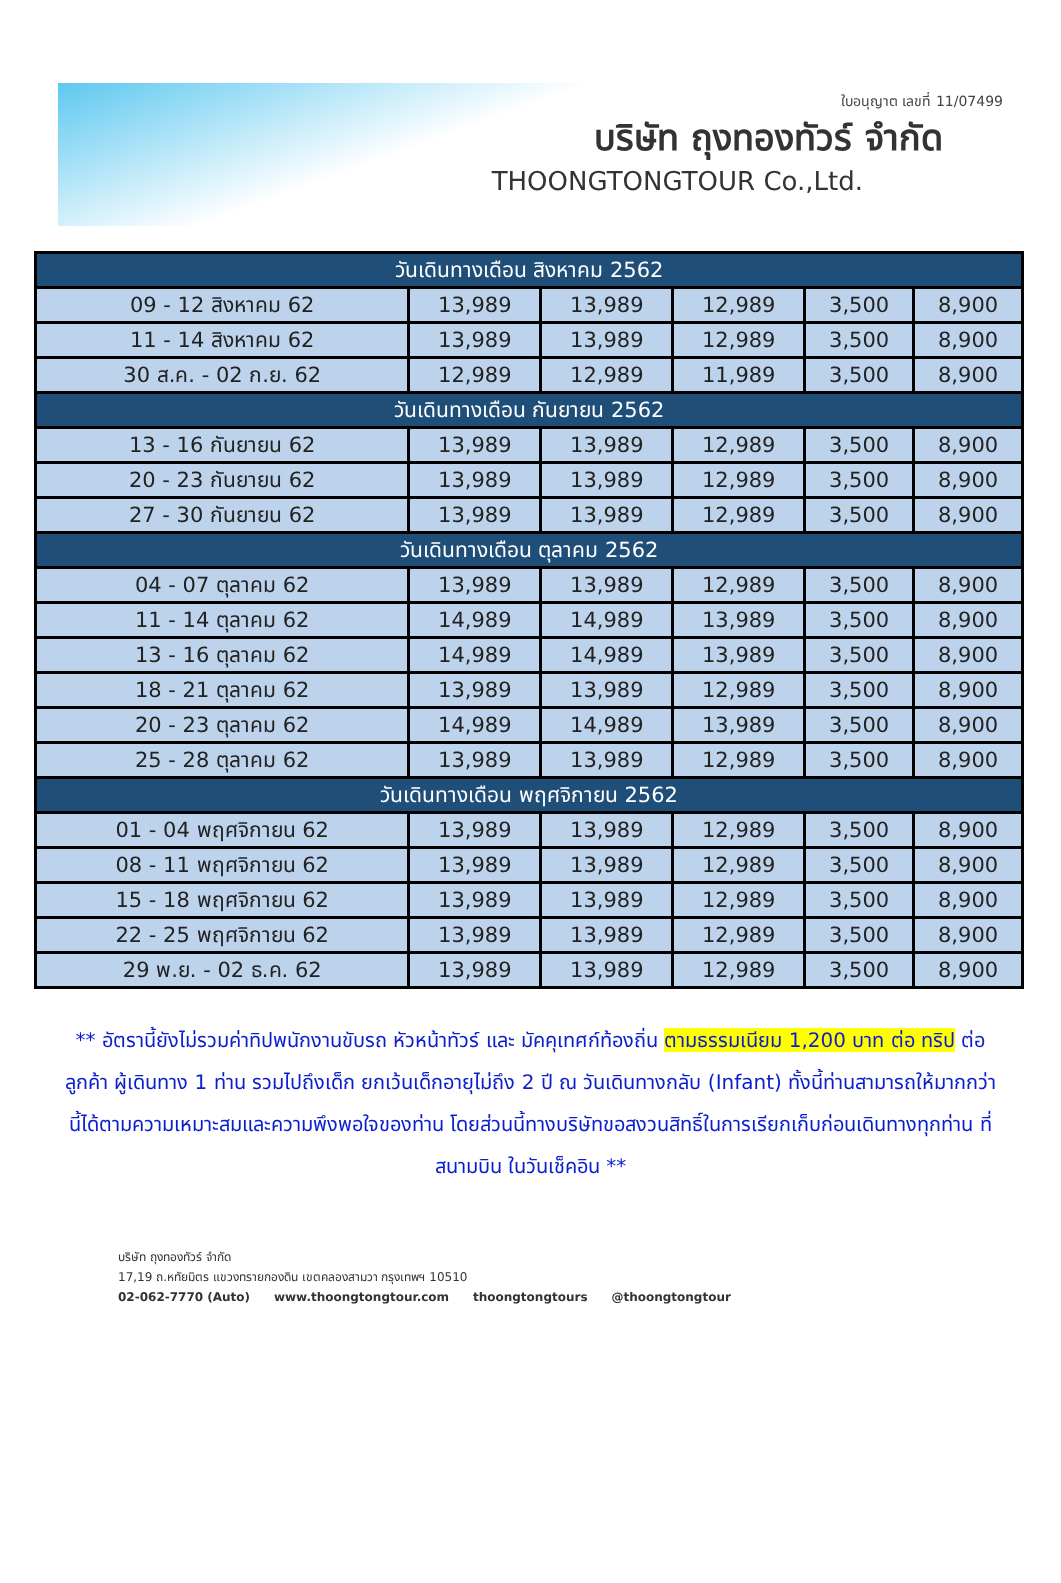ใบอนุญาต เลขที่ 11/07499
บริษัท ถุงทองทัวร์ จำกัด
THOONGTONGTOUR Co.,Ltd.
| วันเดินทางเดือน สิงหาคม 2562 | | | | | |
| 09 - 12 สิงหาคม 62 | 13,989 | 13,989 | 12,989 | 3,500 | 8,900 |
| 11 - 14 สิงหาคม 62 | 13,989 | 13,989 | 12,989 | 3,500 | 8,900 |
| 30 ส.ค. - 02 ก.ย. 62 | 12,989 | 12,989 | 11,989 | 3,500 | 8,900 |
| วันเดินทางเดือน กันยายน 2562 | | | | | |
| 13 - 16 กันยายน 62 | 13,989 | 13,989 | 12,989 | 3,500 | 8,900 |
| 20 - 23 กันยายน 62 | 13,989 | 13,989 | 12,989 | 3,500 | 8,900 |
| 27 - 30 กันยายน 62 | 13,989 | 13,989 | 12,989 | 3,500 | 8,900 |
| วันเดินทางเดือน ตุลาคม 2562 | | | | | |
| 04 - 07 ตุลาคม 62 | 13,989 | 13,989 | 12,989 | 3,500 | 8,900 |
| 11 - 14 ตุลาคม 62 | 14,989 | 14,989 | 13,989 | 3,500 | 8,900 |
| 13 - 16 ตุลาคม 62 | 14,989 | 14,989 | 13,989 | 3,500 | 8,900 |
| 18 - 21 ตุลาคม 62 | 13,989 | 13,989 | 12,989 | 3,500 | 8,900 |
| 20 - 23 ตุลาคม 62 | 14,989 | 14,989 | 13,989 | 3,500 | 8,900 |
| 25 - 28 ตุลาคม 62 | 13,989 | 13,989 | 12,989 | 3,500 | 8,900 |
| วันเดินทางเดือน พฤศจิกายน 2562 | | | | | |
| 01 - 04 พฤศจิกายน 62 | 13,989 | 13,989 | 12,989 | 3,500 | 8,900 |
| 08 - 11 พฤศจิกายน 62 | 13,989 | 13,989 | 12,989 | 3,500 | 8,900 |
| 15 - 18 พฤศจิกายน 62 | 13,989 | 13,989 | 12,989 | 3,500 | 8,900 |
| 22 - 25 พฤศจิกายน 62 | 13,989 | 13,989 | 12,989 | 3,500 | 8,900 |
| 29 พ.ย. - 02 ธ.ค. 62 | 13,989 | 13,989 | 12,989 | 3,500 | 8,900 |
** อัตรานี้ยังไม่รวมค่าทิปพนักงานขับรถ หัวหน้าทัวร์ และ มัคคุเทศก์ท้องถิ่น ตามธรรมเนียม 1,200 บาท ต่อ ทริป ต่อ ลูกค้า ผู้เดินทาง 1 ท่าน รวมไปถึงเด็ก ยกเว้นเด็กอายุไม่ถึง 2 ปี ณ วันเดินทางกลับ (Infant) ทั้งนี้ท่านสามารถให้มากกว่านี้ได้ตามความเหมาะสมและความพึงพอใจของท่าน โดยส่วนนี้ทางบริษัทขอสงวนสิทธิ์ในการเรียกเก็บก่อนเดินทางทุกท่าน ที่สนามบิน ในวันเช็คอิน **
บริษัท ถุงทองทัวร์ จำกัด
17,19 ถ.หทัยมิตร แขวงทรายกองดิน เขตคลองสามวา กรุงเทพฯ 10510
02-062-7770 (Auto) www.thoongtongtour.com thoongtongtours @thoongtongtour